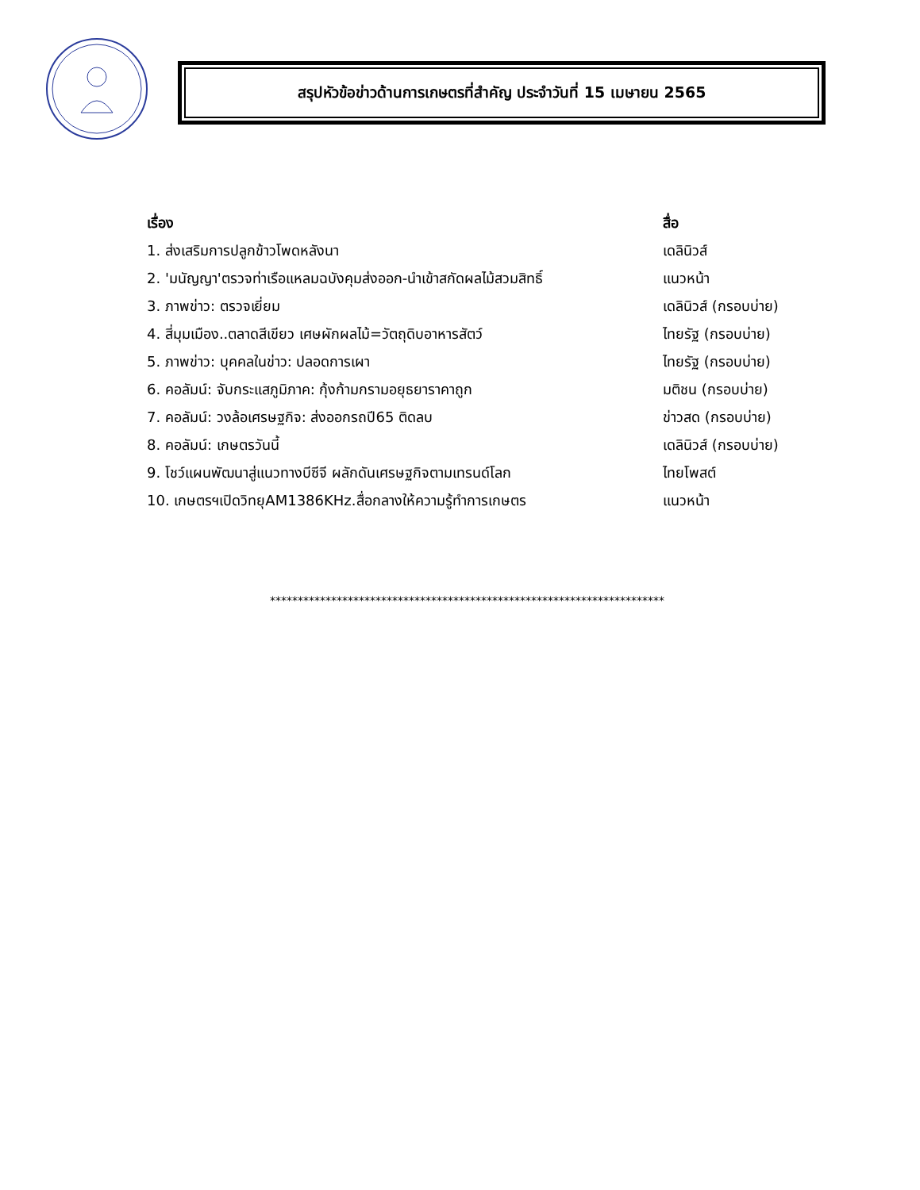สรุปหัวข้อข่าวด้านการเกษตรที่สำคัญ ประจำวันที่ 15 เมษายน 2565
| เรื่อง | สื่อ |
| --- | --- |
| 1. ส่งเสริมการปลูกข้าวโพดหลังนา | เดลินิวส์ |
| 2. 'มนัญญา'ตรวจท่าเรือแหลมฉบังคุมส่งออก-นำเข้าสกัดผลไม้สวมสิทธิ์ | แนวหน้า |
| 3. ภาพข่าว: ตรวจเยี่ยม | เดลินิวส์ (กรอบบ่าย) |
| 4. สี่มุมเมือง..ตลาดสีเขียว เศษผักผลไม้=วัตถุดิบอาหารสัตว์ | ไทยรัฐ (กรอบบ่าย) |
| 5. ภาพข่าว: บุคคลในข่าว: ปลอดการเผา | ไทยรัฐ (กรอบบ่าย) |
| 6. คอลัมน์: จับกระแสภูมิภาค: กุ้งก้ามกรามอยุธยาราคาถูก | มติชน (กรอบบ่าย) |
| 7. คอลัมน์: วงล้อเศรษฐกิจ: ส่งออกรถปี65 ติดลบ | ข่าวสด (กรอบบ่าย) |
| 8. คอลัมน์: เกษตรวันนี้ | เดลินิวส์ (กรอบบ่าย) |
| 9. โชว์แผนพัฒนาสู่แนวทางบีซีจี ผลักดันเศรษฐกิจตามเทรนด์โลก | ไทยโพสต์ |
| 10. เกษตรฯเปิดวิทยุAM1386KHz.สื่อกลางให้ความรู้ทำการเกษตร | แนวหน้า |
***********************************************************************